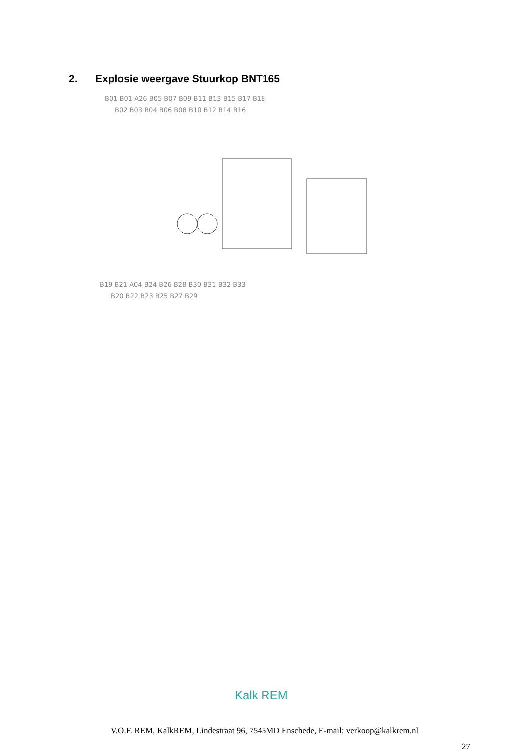2. Explosie weergave Stuurkop BNT165
B01 B01 A26 B05 B07 B09 B11 B13 B15 B17 B18
B02 B03 B04 B06 B08 B10 B12 B14 B16
B19 B21 A04 B24 B26 B28 B30 B31 B32 B33
B20 B22 B23 B25 B27 B29
Kalk REM
V.O.F. REM, KalkREM, Lindestraat 96, 7545MD Enschede, E-mail: verkoop@kalkrem.nl
27